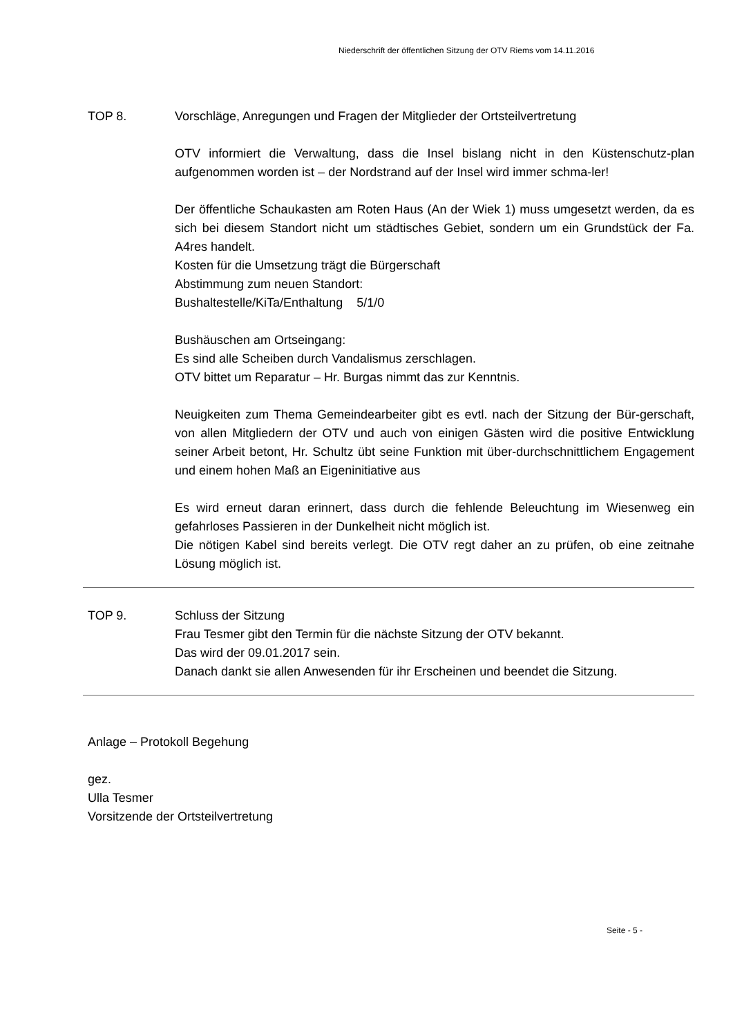Niederschrift der öffentlichen Sitzung der OTV Riems vom 14.11.2016
TOP 8. Vorschläge, Anregungen und Fragen der Mitglieder der Ortsteilvertretung
OTV informiert die Verwaltung, dass die Insel bislang nicht in den Küstenschutz-plan aufgenommen worden ist – der Nordstrand auf der Insel wird immer schma-ler!
Der öffentliche Schaukasten am Roten Haus (An der Wiek 1) muss umgesetzt werden, da es sich bei diesem Standort nicht um städtisches Gebiet, sondern um ein Grundstück der Fa. A4res handelt.
Kosten für die Umsetzung trägt die Bürgerschaft
Abstimmung zum neuen Standort:
Bushaltestelle/KiTa/Enthaltung 5/1/0
Bushäuschen am Ortseingang:
Es sind alle Scheiben durch Vandalismus zerschlagen.
OTV bittet um Reparatur – Hr. Burgas nimmt das zur Kenntnis.
Neuigkeiten zum Thema Gemeindearbeiter gibt es evtl. nach der Sitzung der Bür-gerschaft, von allen Mitgliedern der OTV und auch von einigen Gästen wird die positive Entwicklung seiner Arbeit betont, Hr. Schultz übt seine Funktion mit über-durchschnittlichem Engagement und einem hohen Maß an Eigeninitiative aus
Es wird erneut daran erinnert, dass durch die fehlende Beleuchtung im Wiesenweg ein gefahrloses Passieren in der Dunkelheit nicht möglich ist.
Die nötigen Kabel sind bereits verlegt. Die OTV regt daher an zu prüfen, ob eine zeitnahe Lösung möglich ist.
TOP 9. Schluss der Sitzung
Frau Tesmer gibt den Termin für die nächste Sitzung der OTV bekannt.
Das wird der 09.01.2017 sein.
Danach dankt sie allen Anwesenden für ihr Erscheinen und beendet die Sitzung.
Anlage – Protokoll Begehung
gez.
Ulla Tesmer
Vorsitzende der Ortsteilvertretung
Seite - 5 -